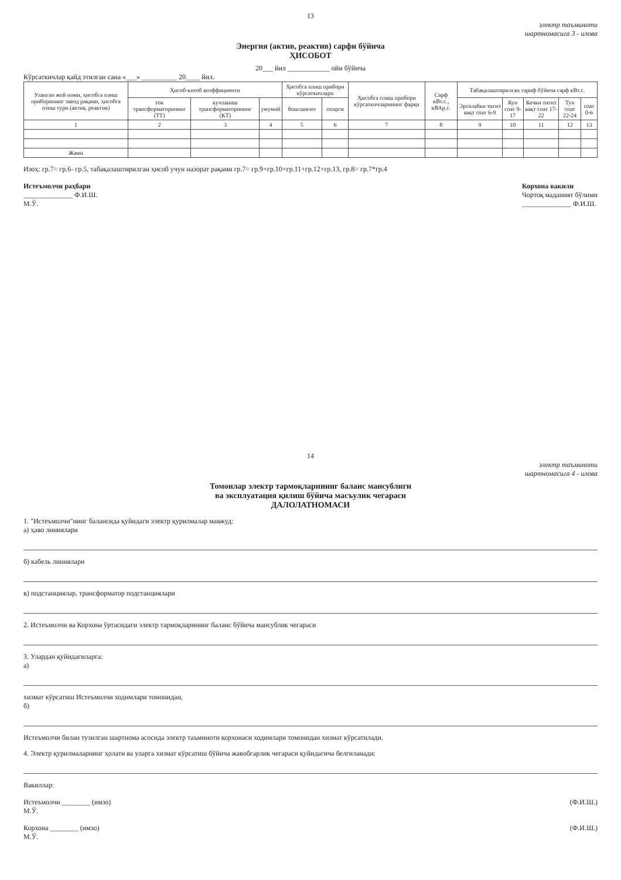13
электр таъминоти
шартномасига 3 - илова
Энергия (актив, реактив) сарфи бўйича
ҲИСОБОТ
20___ йил ____________ ойи бўйича
Кўрсаткичлар қайд этилган сана «___» __________ 20____ йил.
| Уланган жой номи, ҳисобга олиш приборининг завод рақами, ҳисобга олиш тури (актив, реактив) | Ҳисоб-китоб коэффициенти | | | Ҳисобга олиш прибори кўрсаткичлари | | Ҳисобга олиш прибори кўрсаткичларининг фарқи | Сарф кВт.с., кВАр.с. | Табақалаштирилган тариф бўйича сарф кВт.с. | | | | |
| --- | --- | --- | --- | --- | --- | --- | --- | --- | --- | --- | --- | --- |
| | ток трансформаторининг (ТТ) | кучланиш трансформаторининг (КТ) | умумий | бошланғич | охирги | | | Эрталабки тиғиз вақт соат 6-9 | Кун соат 9-17 | Кечки тиғиз вақт соат 17-22 | Тун соат 22-24 | соат 0-6 |
| 1 | 2 | 3 | 4 | 5 | 6 | 7 | 8 | 9 | 10 | 11 | 12 | 13 |
| Жами | | | | | | | | | | | | |
Изоҳ: гр.7= гр.6- гр.5, табақалаштирилган ҳисоб учун назорат рақами гр.7= гр.9+гр.10+гр.11+гр.12+гр.13, гр.8= гр.7*гр.4
Истеъмолчи раҳбари
______________ Ф.И.Ш.
М.Ў.
Корхона вакили
Чортоқ маданият бўлими
______________ Ф.И.Ш.
14
электр таъминоти
шартномасига 4 - илова
Томонлар электр тармоқларининг баланс мансублиги
ва эксплуатация қилиш бўйича масъулик чегараси
ДАЛОЛАТНОМАСИ
1. "Истеъмолчи"нинг балансида қуйидаги электр қурилмалар мавжуд:
а) ҳаво линиялари
б) кабель линиялари
в) подстанциялар, трансформатор подстанциялари
2. Истеъмолчи ва Корхона ўртасидаги электр тармоқларининг баланс бўйича мансублик чегараси
3. Улардан қуйидагиларга:
а)
хизмат кўрсатиш Истеъмолчи ходимлари томонидан,
б)
Истеъмолчи билан тузилган шартнома асосида электр таъминоти корхонаси ходимлари томонидан хизмат кўрсатилади.
4. Электр қурилмаларнинг ҳолати ва уларга хизмат кўрсатиш бўйича жавобгарлик чегараси қуйидагича белгиланади:
Вакиллар:
Истеъмолчи ________ (имзо)
М.Ў.
(Ф.И.Ш.)
Корхона ________ (имзо)
М.Ў.
(Ф.И.Ш.)